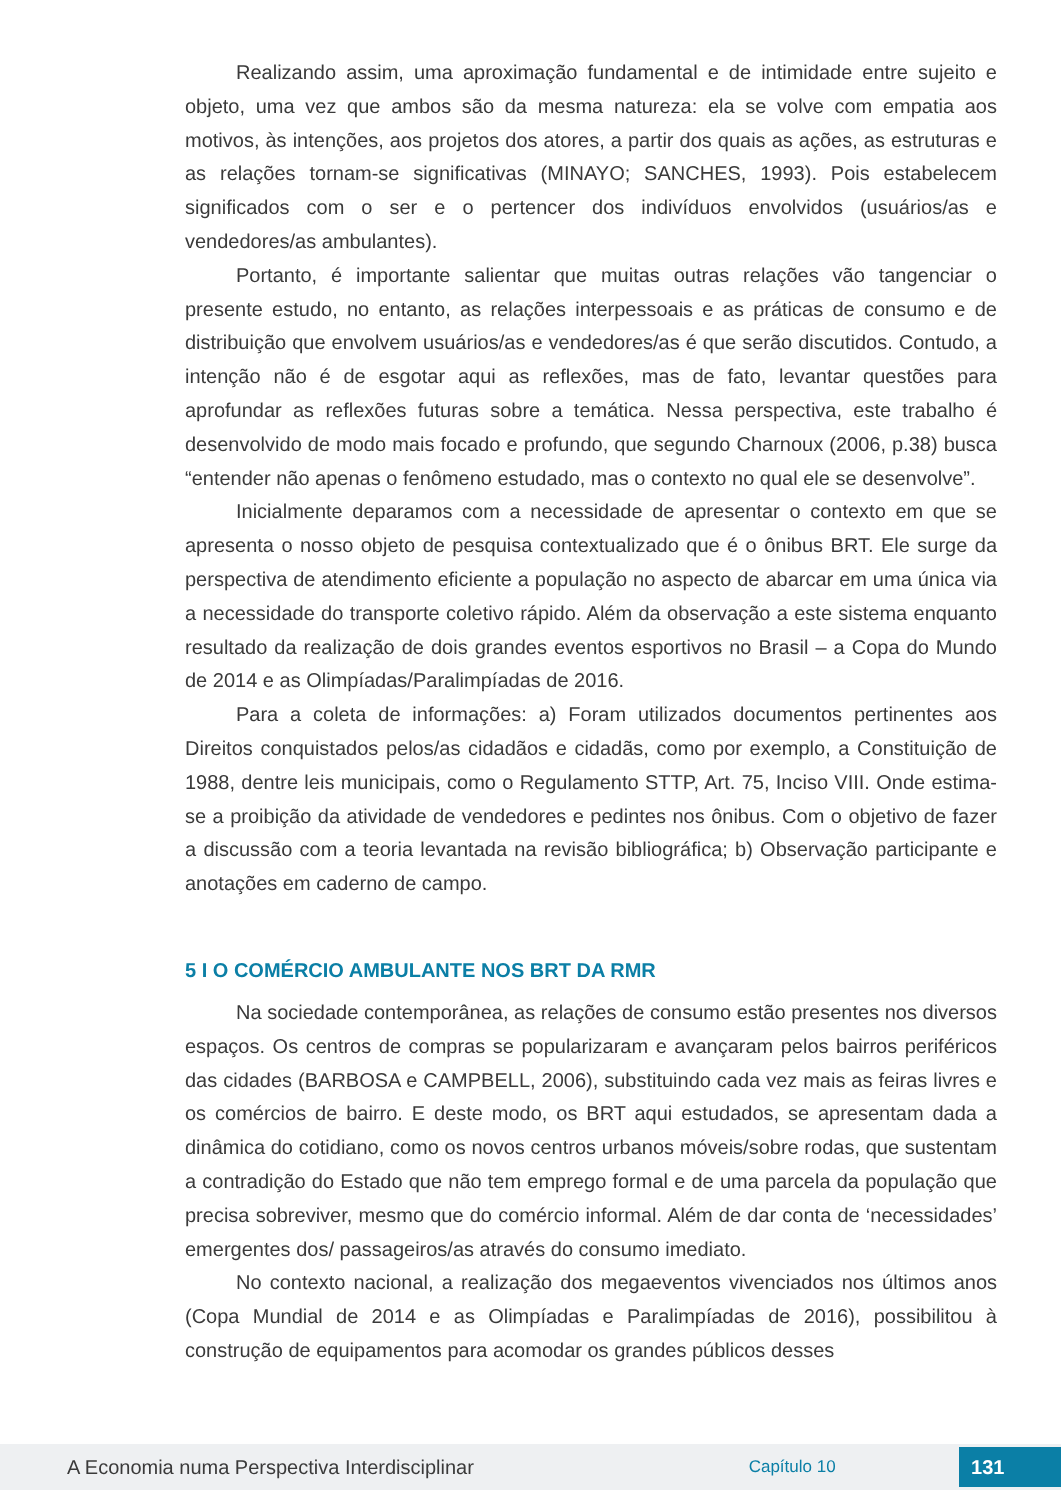Realizando assim, uma aproximação fundamental e de intimidade entre sujeito e objeto, uma vez que ambos são da mesma natureza: ela se volve com empatia aos motivos, às intenções, aos projetos dos atores, a partir dos quais as ações, as estruturas e as relações tornam-se significativas (MINAYO; SANCHES, 1993). Pois estabelecem significados com o ser e o pertencer dos indivíduos envolvidos (usuários/as e vendedores/as ambulantes).
Portanto, é importante salientar que muitas outras relações vão tangenciar o presente estudo, no entanto, as relações interpessoais e as práticas de consumo e de distribuição que envolvem usuários/as e vendedores/as é que serão discutidos. Contudo, a intenção não é de esgotar aqui as reflexões, mas de fato, levantar questões para aprofundar as reflexões futuras sobre a temática. Nessa perspectiva, este trabalho é desenvolvido de modo mais focado e profundo, que segundo Charnoux (2006, p.38) busca “entender não apenas o fenômeno estudado, mas o contexto no qual ele se desenvolve”.
Inicialmente deparamos com a necessidade de apresentar o contexto em que se apresenta o nosso objeto de pesquisa contextualizado que é o ônibus BRT. Ele surge da perspectiva de atendimento eficiente a população no aspecto de abarcar em uma única via a necessidade do transporte coletivo rápido. Além da observação a este sistema enquanto resultado da realização de dois grandes eventos esportivos no Brasil – a Copa do Mundo de 2014 e as Olimpíadas/Paralimpíadas de 2016.
Para a coleta de informações: a) Foram utilizados documentos pertinentes aos Direitos conquistados pelos/as cidadãos e cidadãs, como por exemplo, a Constituição de 1988, dentre leis municipais, como o Regulamento STTP, Art. 75, Inciso VIII. Onde estima-se a proibição da atividade de vendedores e pedintes nos ônibus. Com o objetivo de fazer a discussão com a teoria levantada na revisão bibliográfica; b) Observação participante e anotações em caderno de campo.
5 I O COMÉRCIO AMBULANTE NOS BRT DA RMR
Na sociedade contemporânea, as relações de consumo estão presentes nos diversos espaços. Os centros de compras se popularizaram e avançaram pelos bairros periféricos das cidades (BARBOSA e CAMPBELL, 2006), substituindo cada vez mais as feiras livres e os comércios de bairro. E deste modo, os BRT aqui estudados, se apresentam dada a dinâmica do cotidiano, como os novos centros urbanos móveis/sobre rodas, que sustentam a contradição do Estado que não tem emprego formal e de uma parcela da população que precisa sobreviver, mesmo que do comércio informal. Além de dar conta de ‘necessidades’ emergentes dos/ passageiros/as através do consumo imediato.
No contexto nacional, a realização dos megaeventos vivenciados nos últimos anos (Copa Mundial de 2014 e as Olimpíadas e Paralimpíadas de 2016), possibilitou à construção de equipamentos para acomodar os grandes públicos desses
A Economia numa Perspectiva Interdisciplinar Capítulo 10 131